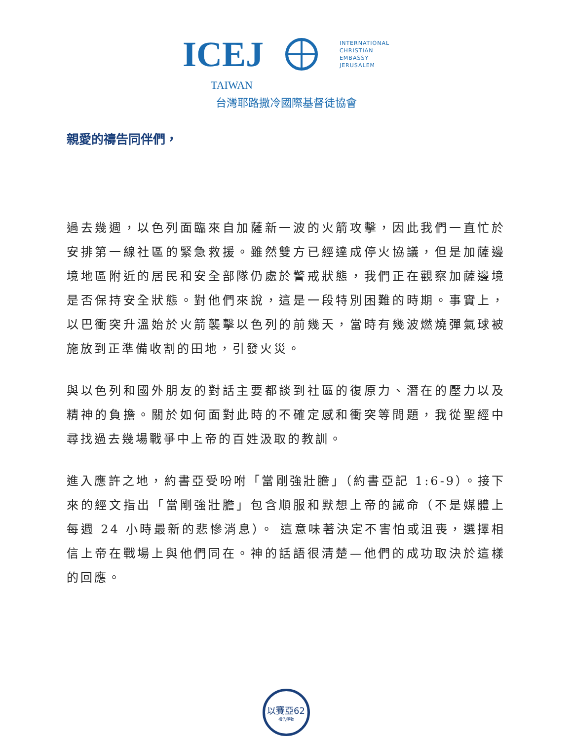ICEJ
INTERNATIONAL
CHRISTIAN
EMBASSY
JERUSALEM
TAIWAN
台灣耶路撒冷國際基督徒協會
親愛的禱告同伴們，
過去幾週，以色列面臨來自加薩新一波的火箭攻擊，因此我們一直忙於安排第一線社區的緊急救援。雖然雙方已經達成停火協議，但是加薩邊境地區附近的居民和安全部隊仍處於警戒狀態，我們正在觀察加薩邊境是否保持安全狀態。對他們來說，這是一段特別困難的時期。事實上，以巴衝突升溫始於火箭襲擊以色列的前幾天，當時有幾波燃燒彈氣球被施放到正準備收割的田地，引發火災。
與以色列和國外朋友的對話主要都談到社區的復原力、潛在的壓力以及精神的負擔。關於如何面對此時的不確定感和衝突等問題，我從聖經中尋找過去幾場戰爭中上帝的百姓汲取的教訓。
進入應許之地，約書亞受吩咐「當剛強壯膽」（約書亞記 1:6-9）。接下來的經文指出「當剛強壯膽」包含順服和默想上帝的誡命（不是媒體上每週 24 小時最新的悲慘消息）。 這意味著決定不害怕或沮喪，選擇相信上帝在戰場上與他們同在。神的話語很清楚—他們的成功取決於這樣的回應。
以賽亞62
禱告運動